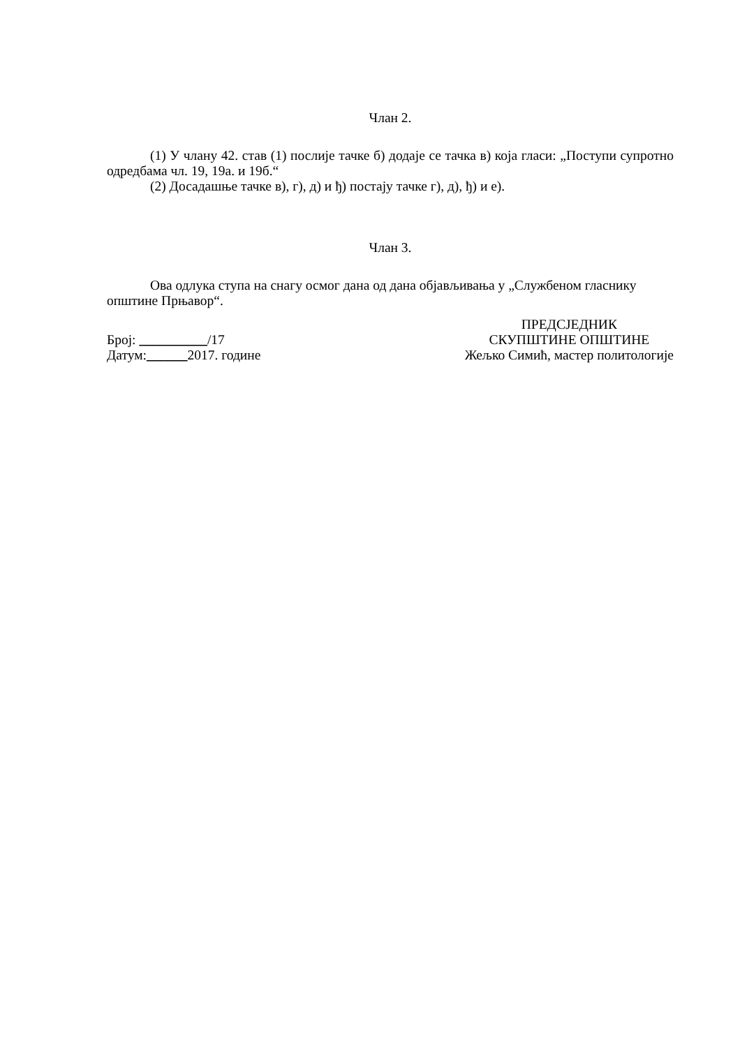Члан 2.
(1) У члану 42. став (1) послије тачке б) додаје се тачка в) која гласи: „Поступи супротно одредбама чл. 19, 19а. и 19б.“
(2) Досадашње тачке в), г), д) и ђ) постају тачке г), д), ђ) и е).
Члан 3.
Ова одлука ступа на снагу осмог дана од дана објављивања у „Службеном гласнику општине Прњавор“.
Број: __________/17
Датум:______2017. године
ПРЕДСЈЕДНИК
СКУПШТИНЕ ОПШТИНЕ
Жељко Симић, мастер политологије